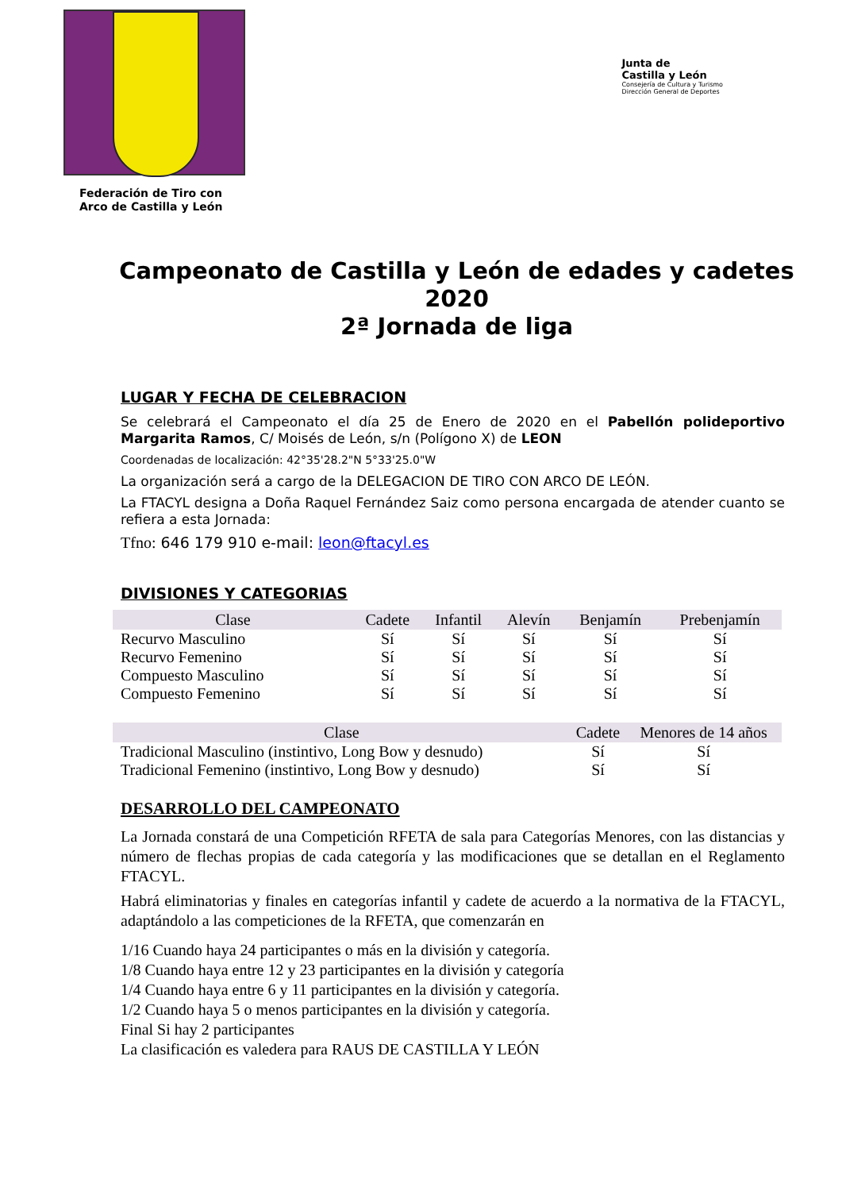Federación de Tiro con
Arco de Castilla y León
Junta de
Castilla y León
Consejería de Cultura y Turismo
Dirección General de Deportes
Campeonato de Castilla y León de edades y cadetes 2020
2ª Jornada de liga
LUGAR Y FECHA DE CELEBRACION
Se celebrará el Campeonato el día 25 de Enero de 2020 en el Pabellón polideportivo Margarita Ramos, C/ Moisés de León, s/n (Polígono X) de LEON
Coordenadas de localización: 42°35'28.2"N 5°33'25.0"W
La organización será a cargo de la DELEGACION DE TIRO CON ARCO DE LEÓN.
La FTACYL designa a Doña Raquel Fernández Saiz como persona encargada de atender cuanto se refiera a esta Jornada:
Tfno: 646 179 910 e-mail: leon@ftacyl.es
DIVISIONES Y CATEGORIAS
| Clase | Cadete | Infantil | Alevín | Benjamín | Prebenjamín |
| --- | --- | --- | --- | --- | --- |
| Recurvo Masculino | Sí | Sí | Sí | Sí | Sí |
| Recurvo Femenino | Sí | Sí | Sí | Sí | Sí |
| Compuesto Masculino | Sí | Sí | Sí | Sí | Sí |
| Compuesto Femenino | Sí | Sí | Sí | Sí | Sí |
| Clase | Cadete | Menores de 14 años |
| --- | --- | --- |
| Tradicional Masculino (instintivo, Long Bow y desnudo) | Sí | Sí |
| Tradicional Femenino (instintivo, Long Bow y desnudo) | Sí | Sí |
DESARROLLO DEL CAMPEONATO
La Jornada constará de una Competición RFETA de sala para Categorías Menores, con las distancias y número de flechas propias de cada categoría y las modificaciones que se detallan en el Reglamento FTACYL.
Habrá eliminatorias y finales en categorías infantil y cadete de acuerdo a la normativa de la FTACYL, adaptándolo a las competiciones de la RFETA, que comenzarán en
1/16 Cuando haya 24 participantes o más en la división y categoría.
1/8 Cuando haya entre 12 y 23 participantes en la división y categoría
1/4 Cuando haya entre 6 y 11 participantes en la división y categoría.
1/2 Cuando haya 5 o menos participantes en la división y categoría.
Final Si hay 2 participantes
La clasificación es valedera para RAUS DE CASTILLA Y LEÓN